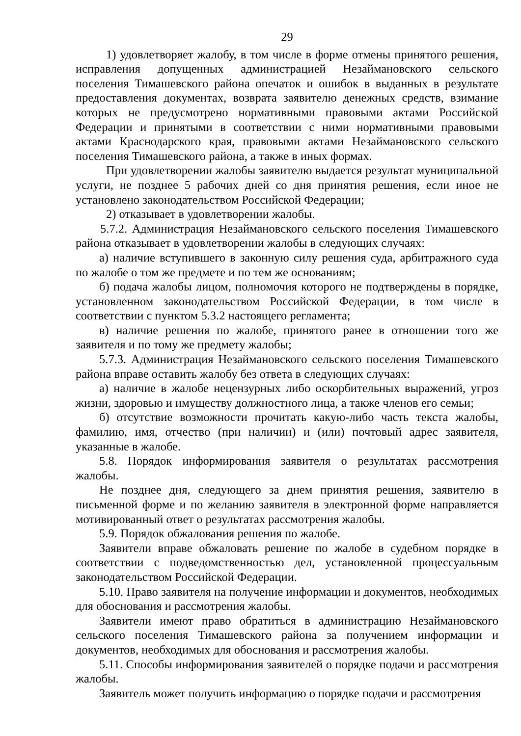29
1) удовлетворяет жалобу, в том числе в форме отмены принятого решения, исправления допущенных администрацией Незаймановского сельского поселения Тимашевского района опечаток и ошибок в выданных в результате предоставления документах, возврата заявителю денежных средств, взимание которых не предусмотрено нормативными правовыми актами Российской Федерации и принятыми в соответствии с ними нормативными правовыми актами Краснодарского края, правовыми актами Незаймановского сельского поселения Тимашевского района, а также в иных формах.
При удовлетворении жалобы заявителю выдается результат муниципальной услуги, не позднее 5 рабочих дней со дня принятия решения, если иное не установлено законодательством Российской Федерации;
2) отказывает в удовлетворении жалобы.
5.7.2. Администрация Незаймановского сельского поселения Тимашевского района отказывает в удовлетворении жалобы в следующих случаях:
а) наличие вступившего в законную силу решения суда, арбитражного суда по жалобе о том же предмете и по тем же основаниям;
б) подача жалобы лицом, полномочия которого не подтверждены в порядке, установленном законодательством Российской Федерации, в том числе в соответствии с пунктом 5.3.2 настоящего регламента;
в) наличие решения по жалобе, принятого ранее в отношении того же заявителя и по тому же предмету жалобы;
5.7.3. Администрация Незаймановского сельского поселения Тимашевского района вправе оставить жалобу без ответа в следующих случаях:
а) наличие в жалобе нецензурных либо оскорбительных выражений, угроз жизни, здоровью и имуществу должностного лица, а также членов его семьи;
б) отсутствие возможности прочитать какую-либо часть текста жалобы, фамилию, имя, отчество (при наличии) и (или) почтовый адрес заявителя, указанные в жалобе.
5.8. Порядок информирования заявителя о результатах рассмотрения жалобы.
Не позднее дня, следующего за днем принятия решения, заявителю в письменной форме и по желанию заявителя в электронной форме направляется мотивированный ответ о результатах рассмотрения жалобы.
5.9. Порядок обжалования решения по жалобе.
Заявители вправе обжаловать решение по жалобе в судебном порядке в соответствии с подведомственностью дел, установленной процессуальным законодательством Российской Федерации.
5.10. Право заявителя на получение информации и документов, необходимых для обоснования и рассмотрения жалобы.
Заявители имеют право обратиться в администрацию Незаймановского сельского поселения Тимашевского района за получением информации и документов, необходимых для обоснования и рассмотрения жалобы.
5.11. Способы информирования заявителей о порядке подачи и рассмотрения жалобы.
Заявитель может получить информацию о порядке подачи и рассмотрения